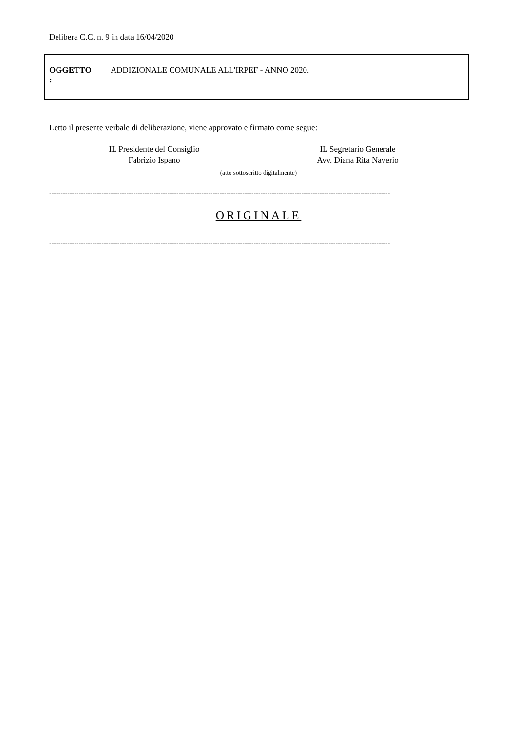Delibera C.C. n. 9 in data 16/04/2020
| OGGETTO : | ADDIZIONALE COMUNALE ALL'IRPEF - ANNO 2020. |
Letto il presente verbale di deliberazione, viene approvato e firmato come segue:
IL Presidente del Consiglio
Fabrizio Ispano
IL Segretario Generale
Avv. Diana Rita Naverio
(atto sottoscritto digitalmente)
------------------------------------------------------------------------------------------------------------------------------------------------------
ORIGINALE
------------------------------------------------------------------------------------------------------------------------------------------------------